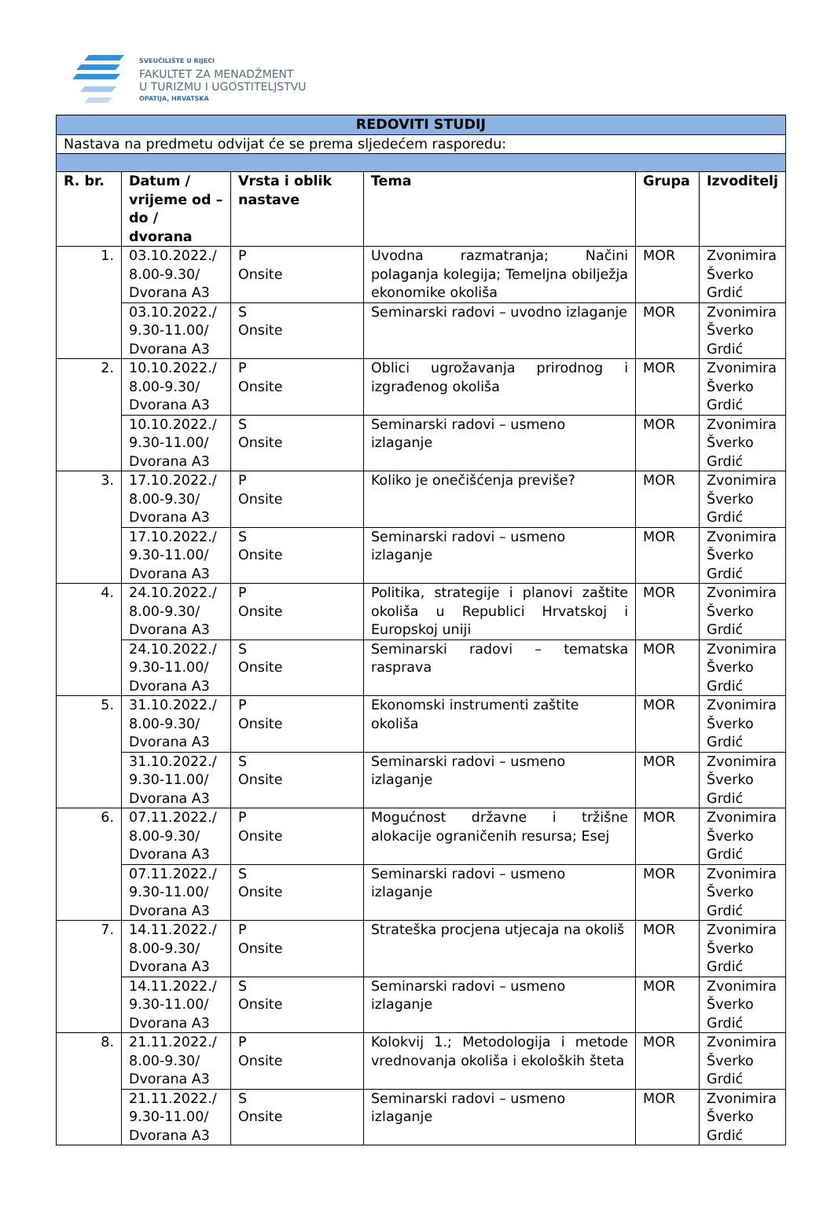SVEUČILIŠTE U RIJECI
FAKULTET ZA MENADŽMENT
U TURIZMU I UGOSTITELJSTVU
OPATIJA, HRVATSKA
| REDOVITI STUDIJ | | | | | |
| --- | --- | --- | --- | --- | --- |
| Nastava na predmetu odvijat će se prema sljedećem rasporedu: | | | | | |
| R. br. | Datum / vrijeme od – do / dvorana | Vrsta i oblik nastave | Tema | Grupa | Izvoditelj |
| 1. | 03.10.2022./ 8.00-9.30/ Dvorana A3 | P Onsite | Uvodna razmatranja; Načini polaganja kolegija; Temeljna obilježja ekonomike okoliša | MOR | Zvonimira Šverko Grdić |
| | 03.10.2022./ 9.30-11.00/ Dvorana A3 | S Onsite | Seminarski radovi – uvodno izlaganje | MOR | Zvonimira Šverko Grdić |
| 2. | 10.10.2022./ 8.00-9.30/ Dvorana A3 | P Onsite | Oblici ugrožavanja prirodnog i izgrađenog okoliša | MOR | Zvonimira Šverko Grdić |
| | 10.10.2022./ 9.30-11.00/ Dvorana A3 | S Onsite | Seminarski radovi – usmeno izlaganje | MOR | Zvonimira Šverko Grdić |
| 3. | 17.10.2022./ 8.00-9.30/ Dvorana A3 | P Onsite | Koliko je onečišćenja previše? | MOR | Zvonimira Šverko Grdić |
| | 17.10.2022./ 9.30-11.00/ Dvorana A3 | S Onsite | Seminarski radovi – usmeno izlaganje | MOR | Zvonimira Šverko Grdić |
| 4. | 24.10.2022./ 8.00-9.30/ Dvorana A3 | P Onsite | Politika, strategije i planovi zaštite okoliša u Republici Hrvatskoj i Europskoj uniji | MOR | Zvonimira Šverko Grdić |
| | 24.10.2022./ 9.30-11.00/ Dvorana A3 | S Onsite | Seminarski radovi – tematska rasprava | MOR | Zvonimira Šverko Grdić |
| 5. | 31.10.2022./ 8.00-9.30/ Dvorana A3 | P Onsite | Ekonomski instrumenti zaštite okoliša | MOR | Zvonimira Šverko Grdić |
| | 31.10.2022./ 9.30-11.00/ Dvorana A3 | S Onsite | Seminarski radovi – usmeno izlaganje | MOR | Zvonimira Šverko Grdić |
| 6. | 07.11.2022./ 8.00-9.30/ Dvorana A3 | P Onsite | Mogućnost državne i tržišne alokacije ograničenih resursa; Esej | MOR | Zvonimira Šverko Grdić |
| | 07.11.2022./ 9.30-11.00/ Dvorana A3 | S Onsite | Seminarski radovi – usmeno izlaganje | MOR | Zvonimira Šverko Grdić |
| 7. | 14.11.2022./ 8.00-9.30/ Dvorana A3 | P Onsite | Strateška procjena utjecaja na okoliš | MOR | Zvonimira Šverko Grdić |
| | 14.11.2022./ 9.30-11.00/ Dvorana A3 | S Onsite | Seminarski radovi – usmeno izlaganje | MOR | Zvonimira Šverko Grdić |
| 8. | 21.11.2022./ 8.00-9.30/ Dvorana A3 | P Onsite | Kolokvij 1.; Metodologija i metode vrednovanja okoliša i ekoloških šteta | MOR | Zvonimira Šverko Grdić |
| | 21.11.2022./ 9.30-11.00/ Dvorana A3 | S Onsite | Seminarski radovi – usmeno izlaganje | MOR | Zvonimira Šverko Grdić |